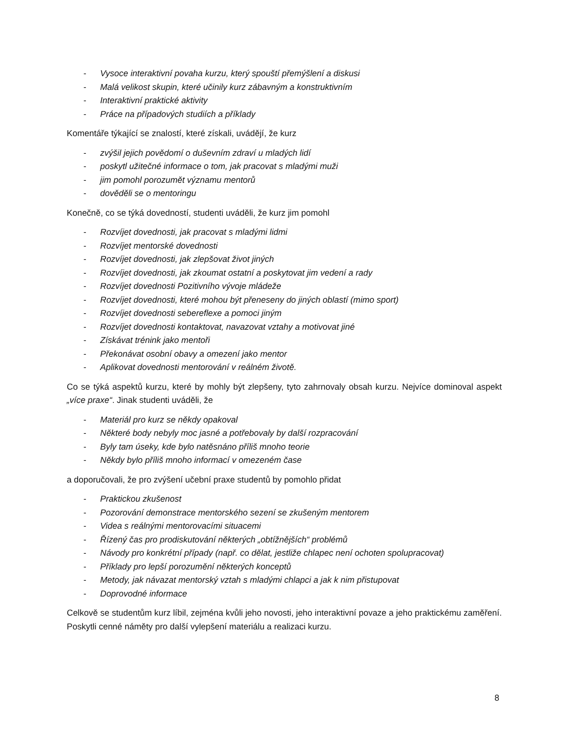- Vysoce interaktivní povaha kurzu, který spouští přemýšlení a diskusi
- Malá velikost skupin, které učinily kurz zábavným a konstruktivním
- Interaktivní praktické aktivity
- Práce na případových studiích a příklady
Komentáře týkající se znalostí, které získali, uvádějí, že kurz
- zvýšil jejich povědomí o duševním zdraví u mladých lidí
- poskytl užitečné informace o tom, jak pracovat s mladými muži
- jim pomohl porozumět významu mentorů
- dověděli se o mentoringu
Konečně, co se týká dovedností, studenti uváděli, že kurz jim pomohl
- Rozvíjet dovednosti, jak pracovat s mladými lidmi
- Rozvíjet mentorské dovednosti
- Rozvíjet dovednosti, jak zlepšovat život jiných
- Rozvíjet dovednosti, jak zkoumat ostatní a poskytovat jim vedení a rady
- Rozvíjet dovednosti Pozitivního vývoje mládeže
- Rozvíjet dovednosti, které mohou být přeneseny do jiných oblastí (mimo sport)
- Rozvíjet dovednosti sebereflexe a pomoci jiným
- Rozvíjet dovednosti kontaktovat, navazovat vztahy a motivovat jiné
- Získávat trénink jako mentoři
- Překonávat osobní obavy a omezení jako mentor
- Aplikovat dovednosti mentorování v reálném životě.
Co se týká aspektů kurzu, které by mohly být zlepšeny, tyto zahrnovaly obsah kurzu. Nejvíce dominoval aspekt „více praxe“. Jinak studenti uváděli, že
- Materiál pro kurz se někdy opakoval
- Některé body nebyly moc jasné a potřebovaly by další rozpracování
- Byly tam úseky, kde bylo natěsnáno příliš mnoho teorie
- Někdy bylo příliš mnoho informací v omezeném čase
a doporučovali, že pro zvýšení učební praxe studentů by pomohlo přidat
- Praktickou zkušenost
- Pozorování demonstrace mentorského sezení se zkušeným mentorem
- Videa s reálnými mentorovacími situacemi
- Řízený čas pro prodiskutování některých „obtížnějších“ problémů
- Návody pro konkrétní případy (např. co dělat, jestliže chlapec není ochoten spolupracovat)
- Příklady pro lepší porozumění některých konceptů
- Metody, jak návazat mentorský vztah s mladými chlapci a jak k nim přistupovat
- Doprovodné informace
Celkově se studentům kurz líbil, zejména kvůli jeho novosti, jeho interaktivní povaze a jeho praktickému zaměření. Poskytli cenné náměty pro další vylepšení materiálu a realizaci kurzu.
8